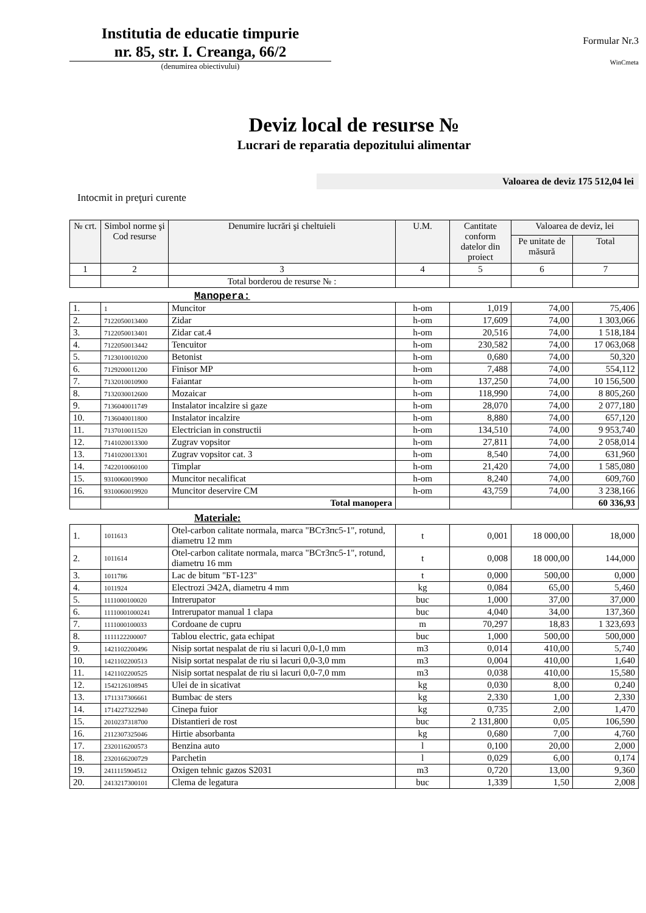Institutia de educatie timpurie
nr. 85, str. I. Creanga, 66/2
(denumirea obiectivului)
Formular Nr.3
WinCmeta
Deviz local de resurse №
Lucrari de reparatia depozitului alimentar
Valoarea de deviz 175 512,04 lei
Intocmit in preţuri curente
| № crt. | Simbol norme şi Cod resurse | Denumire lucrări şi cheltuieli | U.M. | Cantitate conform datelor din proiect | Valoarea de deviz, lei | |
| --- | --- | --- | --- | --- | --- | --- |
| | | | | | Pe unitate de măsură | Total |
| 1 | 2 | 3 | 4 | 5 | 6 | 7 |
| | | Total borderou de resurse № : | | | | |
Manopera:
| 1. | 1 | Muncitor | h-om | 1,019 | 74,00 | 75,406 |
| 2. | 7122050013400 | Zidar | h-om | 17,609 | 74,00 | 1 303,066 |
| 3. | 7122050013401 | Zidar cat.4 | h-om | 20,516 | 74,00 | 1 518,184 |
| 4. | 7122050013442 | Tencuitor | h-om | 230,582 | 74,00 | 17 063,068 |
| 5. | 7123010010200 | Betonist | h-om | 0,680 | 74,00 | 50,320 |
| 6. | 7129200011200 | Finisor MP | h-om | 7,488 | 74,00 | 554,112 |
| 7. | 7132010010900 | Faiantar | h-om | 137,250 | 74,00 | 10 156,500 |
| 8. | 7132030012600 | Mozaicar | h-om | 118,990 | 74,00 | 8 805,260 |
| 9. | 7136040011749 | Instalator incalzire si gaze | h-om | 28,070 | 74,00 | 2 077,180 |
| 10. | 7136040011800 | Instalator incalzire | h-om | 8,880 | 74,00 | 657,120 |
| 11. | 7137010011520 | Electrician in constructii | h-om | 134,510 | 74,00 | 9 953,740 |
| 12. | 7141020013300 | Zugrav vopsitor | h-om | 27,811 | 74,00 | 2 058,014 |
| 13. | 7141020013301 | Zugrav vopsitor cat. 3 | h-om | 8,540 | 74,00 | 631,960 |
| 14. | 7422010060100 | Timplar | h-om | 21,420 | 74,00 | 1 585,080 |
| 15. | 9310060019900 | Muncitor necalificat | h-om | 8,240 | 74,00 | 609,760 |
| 16. | 9310060019920 | Muncitor deservire CM | h-om | 43,759 | 74,00 | 3 238,166 |
| | | Total manopera | | | | 60 336,93 |
Materiale:
| 1. | 1011613 | Otel-carbon calitate normala, marca "ВСт3пс5-1", rotund, diametru 12 mm | t | 0,001 | 18 000,00 | 18,000 |
| 2. | 1011614 | Otel-carbon calitate normala, marca "ВСт3пс5-1", rotund, diametru 16 mm | t | 0,008 | 18 000,00 | 144,000 |
| 3. | 1011786 | Lac de bitum "БТ-123" | t | 0,000 | 500,00 | 0,000 |
| 4. | 1011924 | Electrozi Э42А, diametru 4 mm | kg | 0,084 | 65,00 | 5,460 |
| 5. | 1111000100020 | Intrerupator | buc | 1,000 | 37,00 | 37,000 |
| 6. | 11110001000241 | Intrerupator manual 1 clapa | buc | 4,040 | 34,00 | 137,360 |
| 7. | 1111000100033 | Cordoane de cupru | m | 70,297 | 18,83 | 1 323,693 |
| 8. | 1111122200007 | Tablou electric, gata echipat | buc | 1,000 | 500,00 | 500,000 |
| 9. | 1421102200496 | Nisip sortat nespalat de riu si lacuri 0,0-1,0 mm | m3 | 0,014 | 410,00 | 5,740 |
| 10. | 1421102200513 | Nisip sortat nespalat de riu si lacuri 0,0-3,0 mm | m3 | 0,004 | 410,00 | 1,640 |
| 11. | 1421102200525 | Nisip sortat nespalat de riu si lacuri 0,0-7,0 mm | m3 | 0,038 | 410,00 | 15,580 |
| 12. | 1542126108945 | Ulei de in sicativat | kg | 0,030 | 8,00 | 0,240 |
| 13. | 1711317306661 | Bumbac de sters | kg | 2,330 | 1,00 | 2,330 |
| 14. | 1714227322940 | Cinepa fuior | kg | 0,735 | 2,00 | 1,470 |
| 15. | 2010237318700 | Distantieri de rost | buc | 2 131,800 | 0,05 | 106,590 |
| 16. | 2112307325046 | Hirtie absorbanta | kg | 0,680 | 7,00 | 4,760 |
| 17. | 2320116200573 | Benzina auto | l | 0,100 | 20,00 | 2,000 |
| 18. | 2320166200729 | Parchetin | l | 0,029 | 6,00 | 0,174 |
| 19. | 2411115904512 | Oxigen tehnic gazos S2031 | m3 | 0,720 | 13,00 | 9,360 |
| 20. | 2413217300101 | Clema de legatura | buc | 1,339 | 1,50 | 2,008 |